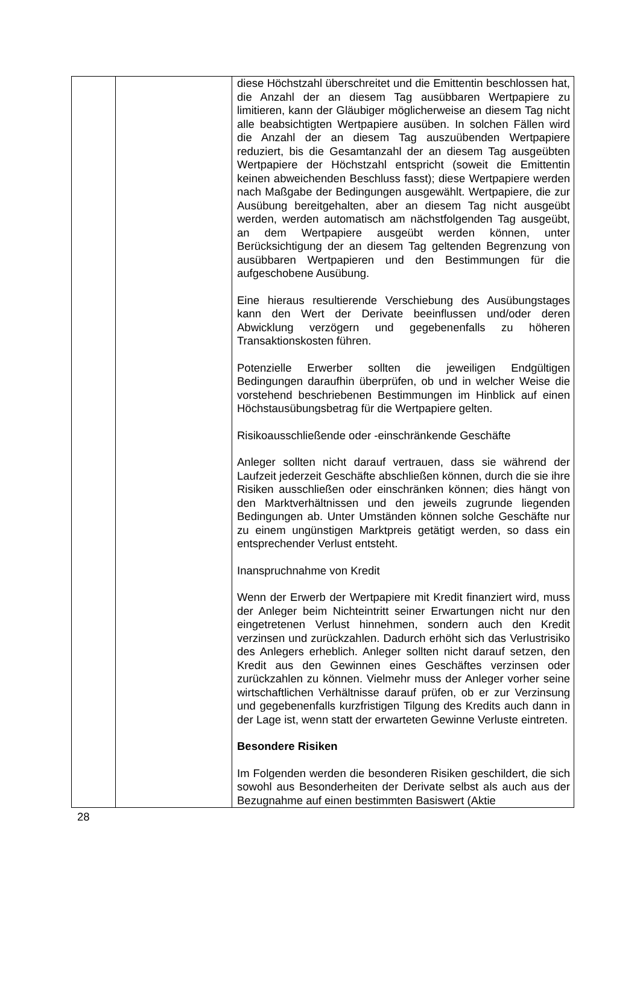| | | diese Höchstzahl überschreitet und die Emittentin beschlossen hat, die Anzahl der an diesem Tag ausübbaren Wertpapiere zu limitieren, kann der Gläubiger möglicherweise an diesem Tag nicht alle beabsichtigten Wertpapiere ausüben. In solchen Fällen wird die Anzahl der an diesem Tag auszuübenden Wertpapiere reduziert, bis die Gesamtanzahl der an diesem Tag ausgeübten Wertpapiere der Höchstzahl entspricht (soweit die Emittentin keinen abweichenden Beschluss fasst); diese Wertpapiere werden nach Maßgabe der Bedingungen ausgewählt. Wertpapiere, die zur Ausübung bereitgehalten, aber an diesem Tag nicht ausgeübt werden, werden automatisch am nächstfolgenden Tag ausgeübt, an dem Wertpapiere ausgeübt werden können, unter Berücksichtigung der an diesem Tag geltenden Begrenzung von ausübbaren Wertpapieren und den Bestimmungen für die aufgeschobene Ausübung. Eine hieraus resultierende Verschiebung des Ausübungstages kann den Wert der Derivate beeinflussen und/oder deren Abwicklung verzögern und gegebenenfalls zu höheren Transaktionskosten führen. Potenzielle Erwerber sollten die jeweiligen Endgültigen Bedingungen daraufhin überprüfen, ob und in welcher Weise die vorstehend beschriebenen Bestimmungen im Hinblick auf einen Höchstausübungsbetrag für die Wertpapiere gelten. Risikoausschließende oder -einschränkende Geschäfte Anleger sollten nicht darauf vertrauen, dass sie während der Laufzeit jederzeit Geschäfte abschließen können, durch die sie ihre Risiken ausschließen oder einschränken können; dies hängt von den Marktverhältnissen und den jeweils zugrunde liegenden Bedingungen ab. Unter Umständen können solche Geschäfte nur zu einem ungünstigen Marktpreis getätigt werden, so dass ein entsprechender Verlust entsteht. Inanspruchnahme von Kredit Wenn der Erwerb der Wertpapiere mit Kredit finanziert wird, muss der Anleger beim Nichteintritt seiner Erwartungen nicht nur den eingetretenen Verlust hinnehmen, sondern auch den Kredit verzinsen und zurückzahlen. Dadurch erhöht sich das Verlustrisiko des Anlegers erheblich. Anleger sollten nicht darauf setzen, den Kredit aus den Gewinnen eines Geschäftes verzinsen oder zurückzahlen zu können. Vielmehr muss der Anleger vorher seine wirtschaftlichen Verhältnisse darauf prüfen, ob er zur Verzinsung und gegebenenfalls kurzfristigen Tilgung des Kredits auch dann in der Lage ist, wenn statt der erwarteten Gewinne Verluste eintreten. Besondere Risiken Im Folgenden werden die besonderen Risiken geschildert, die sich sowohl aus Besonderheiten der Derivate selbst als auch aus der Bezugnahme auf einen bestimmten Basiswert (Aktie |
28